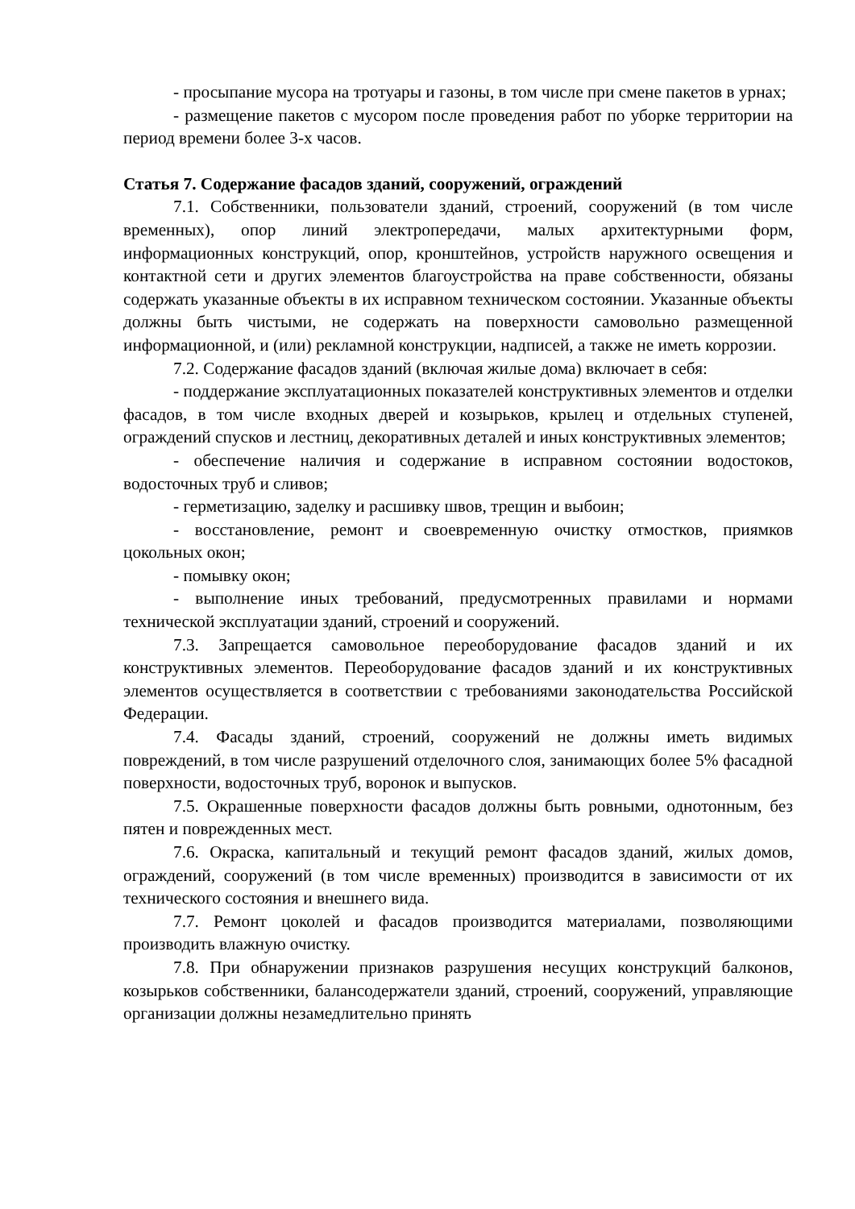- просыпание мусора на тротуары и газоны, в том числе при смене пакетов в урнах;
- размещение пакетов с мусором после проведения работ по уборке территории на период времени более 3-х часов.
Статья 7. Содержание фасадов зданий, сооружений, ограждений
7.1. Собственники, пользователи зданий, строений, сооружений (в том числе временных), опор линий электропередачи, малых архитектурными форм, информационных конструкций, опор, кронштейнов, устройств наружного освещения и контактной сети и других элементов благоустройства на праве собственности, обязаны содержать указанные объекты в их исправном техническом состоянии. Указанные объекты должны быть чистыми, не содержать на поверхности самовольно размещенной информационной, и (или) рекламной конструкции, надписей, а также не иметь коррозии.
7.2. Содержание фасадов зданий (включая жилые дома) включает в себя:
- поддержание эксплуатационных показателей конструктивных элементов и отделки фасадов, в том числе входных дверей и козырьков, крылец и отдельных ступеней, ограждений спусков и лестниц, декоративных деталей и иных конструктивных элементов;
- обеспечение наличия и содержание в исправном состоянии водостоков, водосточных труб и сливов;
- герметизацию, заделку и расшивку швов, трещин и выбоин;
- восстановление, ремонт и своевременную очистку отмостков, приямков цокольных окон;
- помывку окон;
- выполнение иных требований, предусмотренных правилами и нормами технической эксплуатации зданий, строений и сооружений.
7.3. Запрещается самовольное переоборудование фасадов зданий и их конструктивных элементов. Переоборудование фасадов зданий и их конструктивных элементов осуществляется в соответствии с требованиями законодательства Российской Федерации.
7.4. Фасады зданий, строений, сооружений не должны иметь видимых повреждений, в том числе разрушений отделочного слоя, занимающих более 5% фасадной поверхности, водосточных труб, воронок и выпусков.
7.5. Окрашенные поверхности фасадов должны быть ровными, однотонным, без пятен и поврежденных мест.
7.6. Окраска, капитальный и текущий ремонт фасадов зданий, жилых домов, ограждений, сооружений (в том числе временных) производится в зависимости от их технического состояния и внешнего вида.
7.7. Ремонт цоколей и фасадов производится материалами, позволяющими производить влажную очистку.
7.8. При обнаружении признаков разрушения несущих конструкций балконов, козырьков собственники, балансодержатели зданий, строений, сооружений, управляющие организации должны незамедлительно принять